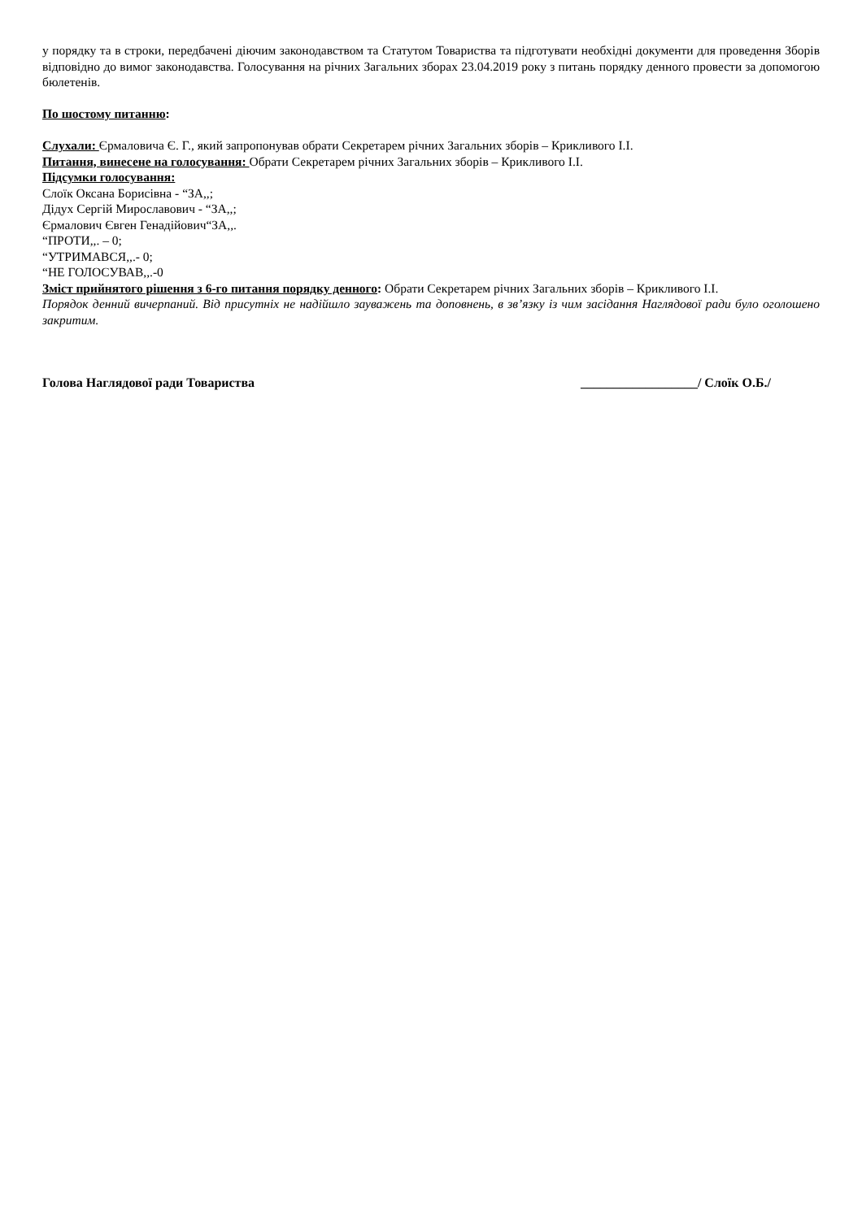у порядку та в строки, передбачені діючим законодавством та Статутом Товариства та підготувати необхідні документи для проведення Зборів відповідно до вимог законодавства. Голосування на річних Загальних зборах 23.04.2019 року з питань порядку денного провести за допомогою бюлетенів.
По шостому питанню:
Слухали: Єрмаловича Є. Г., який запропонував обрати Секретарем річних Загальних зборів – Крикливого І.І.
Питання, винесене на голосування: Обрати Секретарем річних Загальних зборів – Крикливого І.І.
Підсумки голосування:
Слоїк Оксана Борисівна - “ЗА,,;
Дідух Сергій Мирославович - “ЗА,,;
Єрмалович Євген Генадійович“ЗА,,.
“ПРОТИ,,. – 0;
“УТРИМАВСЯ,,.- 0;
“НЕ ГОЛОСУВАВ,,.-0
Зміст прийнятого рішення з 6-го питання порядку денного: Обрати Секретарем річних Загальних зборів – Крикливого І.І.
Порядок денний вичерпаний. Від присутніх не надійшло зауважень та доповнень, в зв’язку із чим засідання Наглядової ради було оголошено закритим.
Голова Наглядової ради Товариства __________________/ Слоїк О.Б./